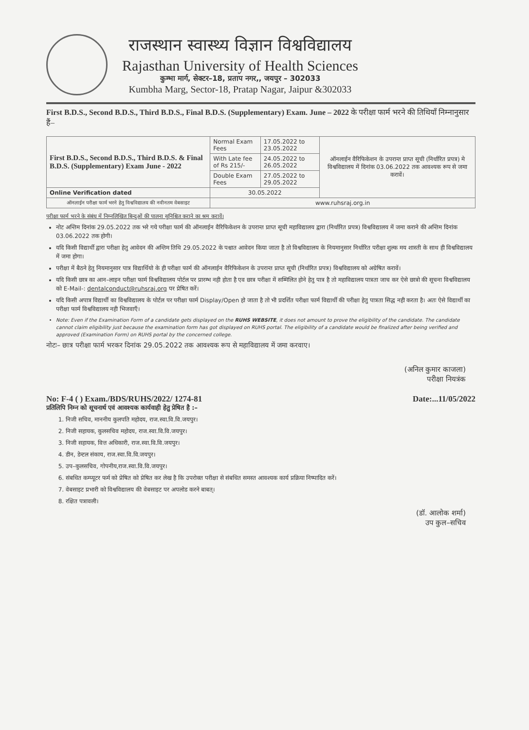राजस्थान स्वास्थ्य विज्ञान विश्वविद्यालय
Rajasthan University of Health Sciences
कुम्भा मार्ग, सेक्टर–18, प्रताप नगर,, जयपुर – 302033
Kumbha Marg, Sector-18, Pratap Nagar, Jaipur &302033
First B.D.S., Second B.D.S., Third B.D.S., Final B.D.S. (Supplementary) Exam. June – 2022 के परीक्षा फार्म भरने की तिथियाँ निम्नानुसार हैं–
| First B.D.S., Second B.D.S., Third B.D.S. & Final B.D.S. (Supplementary) Exam June - 2022 | Normal Exam Fees | 17.05.2022 to 23.05.2022 | ऑनलाईन वैरिफिकेशन के उपरान्त प्राप्त सूची (निर्धारित प्रपत्र) मे विश्वविद्यालय में दिनांक 03.06.2022 तक आवश्यक रूप से जमा करावें। |
| | With Late fee of Rs 215/- | 24.05.2022 to 26.05.2022 | |
| | Double Exam Fees | 27.05.2022 to 29.05.2022 | |
| Online Verification dated | 30.05.2022 | | |
| ऑनलाईन परीक्षा फार्म भरने हेतु विश्वविद्यालय की नवीनतम वेबसाइट | www.ruhsraj.org.in | | |
परीक्षा फार्म भरने के संबंध में निम्नलिखित बिन्दुओं की पालना सुनिश्चित कराने का श्रम करावें।
नोट अन्तिम दिनांक 29.05.2022 तक भरे गये परीक्षा फार्म की ऑनलाईन वैरिफिकेशन के उपरान्त प्राप्त सूची महाविद्यालय द्वारा (निर्धारित प्रपत्र) विश्वविद्यालय में जमा कराने की अन्तिम दिनांक 03.06.2022 तक होगी।
यदि किसी विद्यार्थी द्वारा परीक्षा हेतु आवेदन की अन्तिम तिथि 29.05.2022 के पश्चात आवेदन किया जाता है तो विश्वविद्यालय के नियमानुसार निर्धारित परीक्षा शुल्क मय शास्ती के साथ ही विश्वविद्यालय में जमा होगा।
परीक्षा में बैठने हेतु नियमानुसार पात्र विद्यार्थियो के ही परीक्षा फार्म की ऑनलाईन वैरिफिकेशन के उपरान्त प्राप्त सूची (निर्धारित प्रपत्र) विश्वविद्यालय को अग्रेषित करावें।
यदि किसी छात्र का आन–लाइन परीक्षा फार्म विश्वविद्यालय पोर्टल पर प्रारम्भ नही होता है एव छात्र परीक्षा में सम्मिलित होने हेतु पात्र है तो महाविद्यालय पात्रता जाच कर ऐसे छात्रो की सूचना विश्वविद्यालय को E-Mail-: dentalconduct@ruhsraj.org पर प्रेषित करें।
यदि किसी अपात्र विद्यार्थी का विश्वविद्यालय के पोर्टल पर परीक्षा फार्म Display/Open हो जाता है तो भी प्रदर्शित परीक्षा फार्म विद्यार्थी की परीक्षा हेतु पात्रता सिद्ध नही करता है। अतः ऐसे विद्यार्थी का परीक्षा फार्म विश्वविद्यालय नही भिजवाएँ।
Note: Even if the Examination Form of a candidate gets displayed on the RUHS WEBSITE, it does not amount to prove the eligibility of the candidate. The candidate cannot claim eligibility just because the examination form has got displayed on RUHS portal. The eligibility of a candidate would be finalized after being verified and approved (Examination Form) on RUHS portal by the concerned college.
नोटः– छात्र परीक्षा फार्म भरकर दिनांक 29.05.2022 तक आवश्यक रूप से महाविद्यालय में जमा करवाए।
(अनिल कुमार काजला)
परीक्षा नियत्रंक
No: F-4 ( ) Exam./BDS/RUHS/2022/ 1274-81 Date:...11/05/2022
प्रतिलिपि निम्न को सूचनार्थ एवं आवश्यक कार्यवाही हेतु प्रेषित है :–
1. निजी सचिव, माननीय कुलपति महोदय, राज.स्वा.वि.वि.जयपुर।
2. निजी सहायक, कुलसचिव महोदय, राज.स्वा.वि.वि.जयपुर।
3. निजी सहायक, वित्त अधिकारी, राज.स्वा.वि.वि.जयपुर।
4. डीन, डेन्टल संकाय, राज.स्वा.वि.वि.जयपुर।
5. उप–कुलसचिव, गोपनीय,राज.स्वा.वि.वि.जयपुर।
6. संबधित कम्प्यूटर फर्म को प्रेषित को प्रेषित कर लेख है कि उपरोक्त परीक्षा से संबधित समस्त आवश्यक कार्य प्रक्रिया निष्पादित करें।
7. वेबसाइट प्रभारी को विश्वविद्यालय की वेबसाइट पर अपलोड करने बाबत्।
8. रक्षित पत्रावली।
(डॉ. आलोक शर्मा)
उप कुल–सचिव